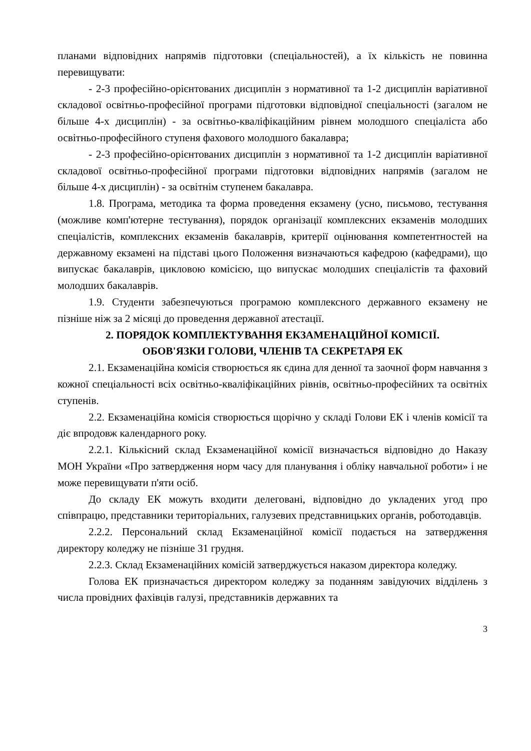планами відповідних напрямів підготовки (спеціальностей), а їх кількість не повинна перевищувати:
- 2-3 професійно-орієнтованих дисциплін з нормативної та 1-2 дисциплін варіативної складової освітньо-професійної програми підготовки відповідної спеціальності (загалом не більше 4-х дисциплін) - за освітньо-кваліфікаційним рівнем молодшого спеціаліста або освітньо-професійного ступеня фахового молодшого бакалавра;
- 2-3 професійно-орієнтованих дисциплін з нормативної та 1-2 дисциплін варіативної складової освітньо-професійної програми підготовки відповідних напрямів (загалом не більше 4-х дисциплін) - за освітнім ступенем бакалавра.
1.8. Програма, методика та форма проведення екзамену (усно, письмово, тестування (можливе комп'ютерне тестування), порядок організації комплексних екзаменів молодших спеціалістів, комплексних екзаменів бакалаврів, критерії оцінювання компетентностей на державному екзамені на підставі цього Положення визначаються кафедрою (кафедрами), що випускає бакалаврів, цикловою комісією, що випускає молодших спеціалістів та фаховий молодших бакалаврів.
1.9. Студенти забезпечуються програмою комплексного державного екзамену не пізніше ніж за 2 місяці до проведення державної атестації.
2. ПОРЯДОК КОМПЛЕКТУВАННЯ ЕКЗАМЕНАЦІЙНОЇ КОМІСІЇ.
ОБОВ'ЯЗКИ ГОЛОВИ, ЧЛЕНІВ ТА СЕКРЕТАРЯ ЕК
2.1. Екзаменаційна комісія створюється як єдина для денної та заочної форм навчання з кожної спеціальності всіх освітньо-кваліфікаційних рівнів, освітньо-професійних та освітніх ступенів.
2.2. Екзаменаційна комісія створюється щорічно у складі Голови ЕК і членів комісії та діє впродовж календарного року.
2.2.1. Кількісний склад Екзаменаційної комісії визначається відповідно до Наказу МОН України «Про затвердження норм часу для планування і обліку навчальної роботи» і не може перевищувати п'яти осіб.
До складу ЕК можуть входити делеговані, відповідно до укладених угод про співпрацю, представники територіальних, галузевих представницьких органів, роботодавців.
2.2.2. Персональний склад Екзаменаційної комісії подається на затвердження директору коледжу не пізніше 31 грудня.
2.2.3. Склад Екзаменаційних комісій затверджується наказом директора коледжу.
Голова ЕК призначається директором коледжу за поданням завідуючих відділень з числа провідних фахівців галузі, представників державних та
3